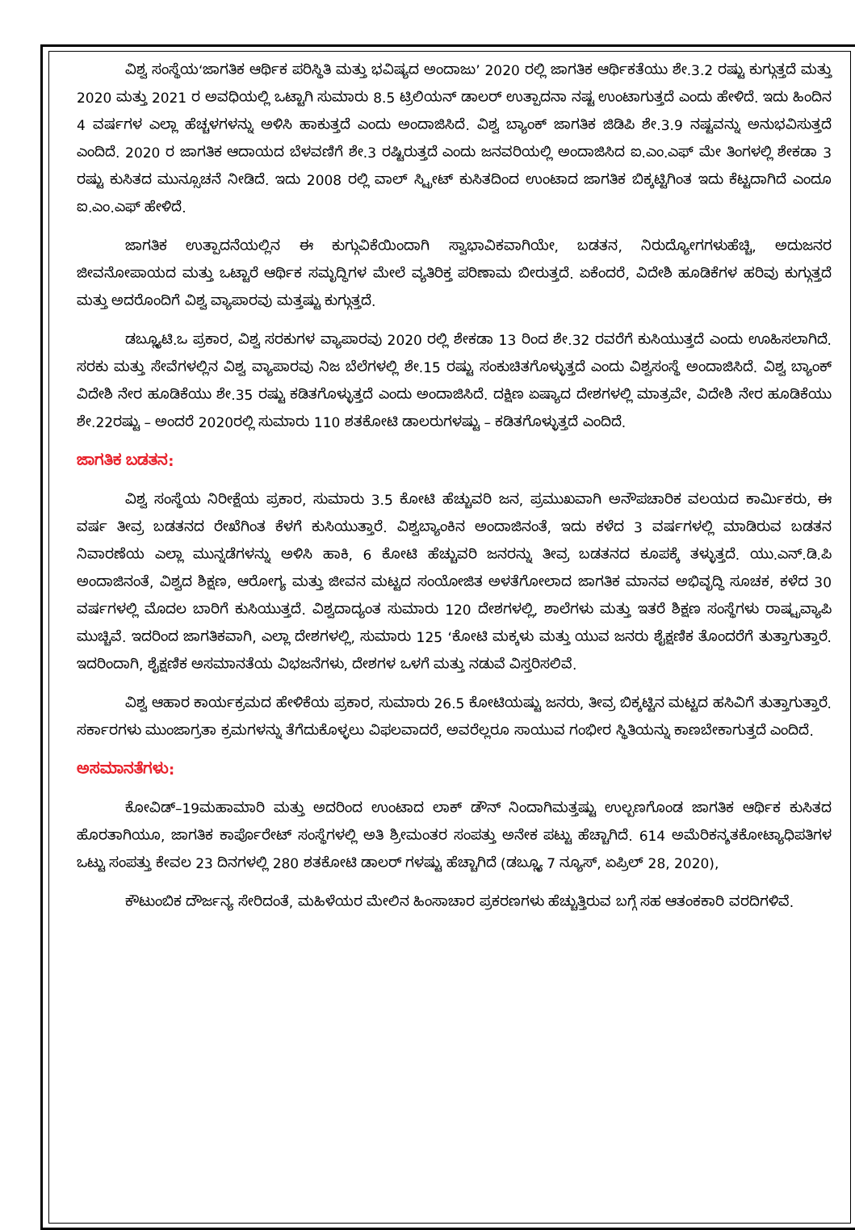ವಿಶ್ವ ಸಂಸ್ಥೆಯ‘ಜಾಗತಿಕ ಆರ್ಥಿಕ ಪರಿಸ್ಥಿತಿ ಮತ್ತು ಭವಿಷ್ಯದ ಅಂದಾಜು’ 2020 ರಲ್ಲಿ ಜಾಗತಿಕ ಆರ್ಥಿಕತೆಯು ಶೇ.3.2 ರಷ್ಟು ಕುಗ್ಗುತ್ತದೆ ಮತ್ತು 2020 ಮತ್ತು 2021 ರ ಅವಧಿಯಲ್ಲಿ ಒಟ್ಟಾಗಿ ಸುಮಾರು 8.5 ಟ್ರಿಲಿಯನ್ ಡಾಲರ್ ಉತ್ಪಾದನಾ ನಷ್ಟ ಉಂಟಾಗುತ್ತದೆ ಎಂದು ಹೇಳಿದೆ. ಇದು ಹಿಂದಿನ 4 ವರ್ಷಗಳ ಎಲ್ಲಾ ಹೆಚ್ಚಳಗಳನ್ನು ಅಳಿಸಿ ಹಾಕುತ್ತದೆ ಎಂದು ಅಂದಾಜಿಸಿದೆ. ವಿಶ್ವ ಬ್ಯಾಂಕ್ ಜಾಗತಿಕ ಜಿಡಿಪಿ ಶೇ.3.9 ನಷ್ಟವನ್ನು ಅನುಭವಿಸುತ್ತದೆ ಎಂದಿದೆ. 2020 ರ ಜಾಗತಿಕ ಆದಾಯದ ಬೆಳವಣಿಗೆ ಶೇ.3 ರಷ್ಟಿರುತ್ತದೆ ಎಂದು ಜನವರಿಯಲ್ಲಿ ಅಂದಾಜಿಸಿದ ಐ.ಎಂ.ಎಫ್ ಮೇ ತಿಂಗಳಲ್ಲಿ ಶೇಕಡಾ 3 ರಷ್ಟು ಕುಸಿತದ ಮುನ್ಸೂಚನೆ ನೀಡಿದೆ. ಇದು 2008 ರಲ್ಲಿ ವಾಲ್ ಸ್ಟ್ರೀಟ್ ಕುಸಿತದಿಂದ ಉಂಟಾದ ಜಾಗತಿಕ ಬಿಕ್ಕಟ್ಟಿಗಿಂತ ಇದು ಕೆಟ್ಟದಾಗಿದೆ ಎಂದೂ ಐ.ಎಂ.ಎಫ್ ಹೇಳಿದೆ.
ಜಾಗತಿಕ ಉತ್ಪಾದನೆಯಲ್ಲಿನ ಈ ಕುಗ್ಗುವಿಕೆಯಿಂದಾಗಿ ಸ್ವಾಭಾವಿಕವಾಗಿಯೇ, ಬಡತನ, ನಿರುದ್ಯೋಗಗಳುಹೆಚ್ಚಿ, ಅದುಜನರ ಜೀವನೋಪಾಯದ ಮತ್ತು ಒಟ್ಟಾರೆ ಆರ್ಥಿಕ ಸಮೃದ್ಧಿಗಳ ಮೇಲೆ ವ್ಯತಿರಿಕ್ತ ಪರಿಣಾಮ ಬೀರುತ್ತದೆ. ಏಕೆಂದರೆ, ವಿದೇಶಿ ಹೂಡಿಕೆಗಳ ಹರಿವು ಕುಗ್ಗುತ್ತದೆ ಮತ್ತು ಅದರೊಂದಿಗೆ ವಿಶ್ವ ವ್ಯಾಪಾರವು ಮತ್ತಷ್ಟು ಕುಗ್ಗುತ್ತದೆ.
ಡಬ್ಲ್ಯೂಟಿ.ಒ ಪ್ರಕಾರ, ವಿಶ್ವ ಸರಕುಗಳ ವ್ಯಾಪಾರವು 2020 ರಲ್ಲಿ ಶೇಕಡಾ 13 ರಿಂದ ಶೇ.32 ರವರೆಗೆ ಕುಸಿಯುತ್ತದೆ ಎಂದು ಊಹಿಸಲಾಗಿದೆ. ಸರಕು ಮತ್ತು ಸೇವೆಗಳಲ್ಲಿನ ವಿಶ್ವ ವ್ಯಾಪಾರವು ನಿಜ ಬೆಲೆಗಳಲ್ಲಿ ಶೇ.15 ರಷ್ಟು ಸಂಕುಚಿತಗೊಳ್ಳುತ್ತದೆ ಎಂದು ವಿಶ್ವಸಂಸ್ಥೆ ಅಂದಾಜಿಸಿದೆ. ವಿಶ್ವ ಬ್ಯಾಂಕ್ ವಿದೇಶಿ ನೇರ ಹೂಡಿಕೆಯು ಶೇ.35 ರಷ್ಟು ಕಡಿತಗೊಳ್ಳುತ್ತದೆ ಎಂದು ಅಂದಾಜಿಸಿದೆ. ದಕ್ಷಿಣ ಏಷ್ಯಾದ ದೇಶಗಳಲ್ಲಿ ಮಾತ್ರವೇ, ವಿದೇಶಿ ನೇರ ಹೂಡಿಕೆಯು ಶೇ.22ರಷ್ಟು – ಅಂದರೆ 2020ರಲ್ಲಿ ಸುಮಾರು 110 ಶತಕೋಟಿ ಡಾಲರುಗಳಷ್ಟು – ಕಡಿತಗೊಳ್ಳುತ್ತದೆ ಎಂದಿದೆ.
ಜಾಗತಿಕ ಬಡತನ:
ವಿಶ್ವ ಸಂಸ್ಥೆಯ ನಿರೀಕ್ಷೆಯ ಪ್ರಕಾರ, ಸುಮಾರು 3.5 ಕೋಟಿ ಹೆಚ್ಚುವರಿ ಜನ, ಪ್ರಮುಖವಾಗಿ ಅನೌಪಚಾರಿಕ ವಲಯದ ಕಾರ್ಮಿಕರು, ಈ ವರ್ಷ ತೀವ್ರ ಬಡತನದ ರೇಖೆಗಿಂತ ಕೆಳಗೆ ಕುಸಿಯುತ್ತಾರೆ. ವಿಶ್ವಬ್ಯಾಂಕಿನ ಅಂದಾಜಿನಂತೆ, ಇದು ಕಳೆದ 3 ವರ್ಷಗಳಲ್ಲಿ ಮಾಡಿರುವ ಬಡತನ ನಿವಾರಣೆಯ ಎಲ್ಲಾ ಮುನ್ನಡೆಗಳನ್ನು ಅಳಿಸಿ ಹಾಕಿ, 6 ಕೋಟಿ ಹೆಚ್ಚುವರಿ ಜನರನ್ನು ತೀವ್ರ ಬಡತನದ ಕೂಪಕ್ಕೆ ತಳ್ಳುತ್ತದೆ. ಯು.ಎನ್.ಡಿ.ಪಿ ಅಂದಾಜಿನಂತೆ, ವಿಶ್ವದ ಶಿಕ್ಷಣ, ಆರೋಗ್ಯ ಮತ್ತು ಜೀವನ ಮಟ್ಟದ ಸಂಯೋಜಿತ ಅಳತೆಗೋಲಾದ ಜಾಗತಿಕ ಮಾನವ ಅಭಿವೃದ್ಧಿ ಸೂಚಕ, ಕಳೆದ 30 ವರ್ಷಗಳಲ್ಲಿ ಮೊದಲ ಬಾರಿಗೆ ಕುಸಿಯುತ್ತದೆ. ವಿಶ್ವದಾದ್ಯಂತ ಸುಮಾರು 120 ದೇಶಗಳಲ್ಲಿ, ಶಾಲೆಗಳು ಮತ್ತು ಇತರೆ ಶಿಕ್ಷಣ ಸಂಸ್ಥೆಗಳು ರಾಷ್ಟ್ರವ್ಯಾಪಿ ಮುಚ್ಚಿವೆ. ಇದರಿಂದ ಜಾಗತಿಕವಾಗಿ, ಎಲ್ಲಾ ದೇಶಗಳಲ್ಲಿ, ಸುಮಾರು 125 ‘ಕೋಟಿ ಮಕ್ಕಳು ಮತ್ತು ಯುವ ಜನರು ಶೈಕ್ಷಣಿಕ ತೊಂದರೆಗೆ ತುತ್ತಾಗುತ್ತಾರೆ. ಇದರಿಂದಾಗಿ, ಶೈಕ್ಷಣಿಕ ಅಸಮಾನತೆಯ ವಿಭಜನೆಗಳು, ದೇಶಗಳ ಒಳಗೆ ಮತ್ತು ನಡುವೆ ವಿಸ್ತರಿಸಲಿವೆ.
ವಿಶ್ವ ಆಹಾರ ಕಾರ್ಯಕ್ರಮದ ಹೇಳಿಕೆಯ ಪ್ರಕಾರ, ಸುಮಾರು 26.5 ಕೋಟಿಯಷ್ಟು ಜನರು, ತೀವ್ರ ಬಿಕ್ಕಟ್ಟಿನ ಮಟ್ಟದ ಹಸಿವಿಗೆ ತುತ್ತಾಗುತ್ತಾರೆ. ಸರ್ಕಾರಗಳು ಮುಂಜಾಗ್ರತಾ ಕ್ರಮಗಳನ್ನು ತೆಗೆದುಕೊಳ್ಳಲು ವಿಫಲವಾದರೆ, ಅವರೆಲ್ಲರೂ ಸಾಯುವ ಗಂಭೀರ ಸ್ಥಿತಿಯನ್ನು ಕಾಣಬೇಕಾಗುತ್ತದೆ ಎಂದಿದೆ.
ಅಸಮಾನತೆಗಳು:
ಕೋವಿಡ್–19ಮಹಾಮಾರಿ ಮತ್ತು ಅದರಿಂದ ಉಂಟಾದ ಲಾಕ್ ಡೌನ್ ನಿಂದಾಗಿಮತ್ತಷ್ಟು ಉಲ್ಬಣಗೊಂಡ ಜಾಗತಿಕ ಆರ್ಥಿಕ ಕುಸಿತದ ಹೊರತಾಗಿಯೂ, ಜಾಗತಿಕ ಕಾರ್ಪೊರೇಟ್ ಸಂಸ್ಥೆಗಳಲ್ಲಿ ಅತಿ ಶ್ರೀಮಂತರ ಸಂಪತ್ತು ಅನೇಕ ಪಟ್ಟು ಹೆಚ್ಚಾಗಿದೆ. 614 ಅಮೆರಿಕನ್ಶತಕೋಟ್ಯಾಧಿಪತಿಗಳ ಒಟ್ಟು ಸಂಪತ್ತು ಕೇವಲ 23 ದಿನಗಳಲ್ಲಿ 280 ಶತಕೋಟಿ ಡಾಲರ್ ಗಳಷ್ಟು ಹೆಚ್ಚಾಗಿದೆ (ಡಬ್ಲ್ಯೂ 7 ನ್ಯೂಸ್, ಏಪ್ರಿಲ್ 28, 2020),
ಕೌಟುಂಬಿಕ ದೌರ್ಜನ್ಯ ಸೇರಿದಂತೆ, ಮಹಿಳೆಯರ ಮೇಲಿನ ಹಿಂಸಾಚಾರ ಪ್ರಕರಣಗಳು ಹೆಚ್ಚುತ್ತಿರುವ ಬಗ್ಗೆ ಸಹ ಆತಂಕಕಾರಿ ವರದಿಗಳಿವೆ.